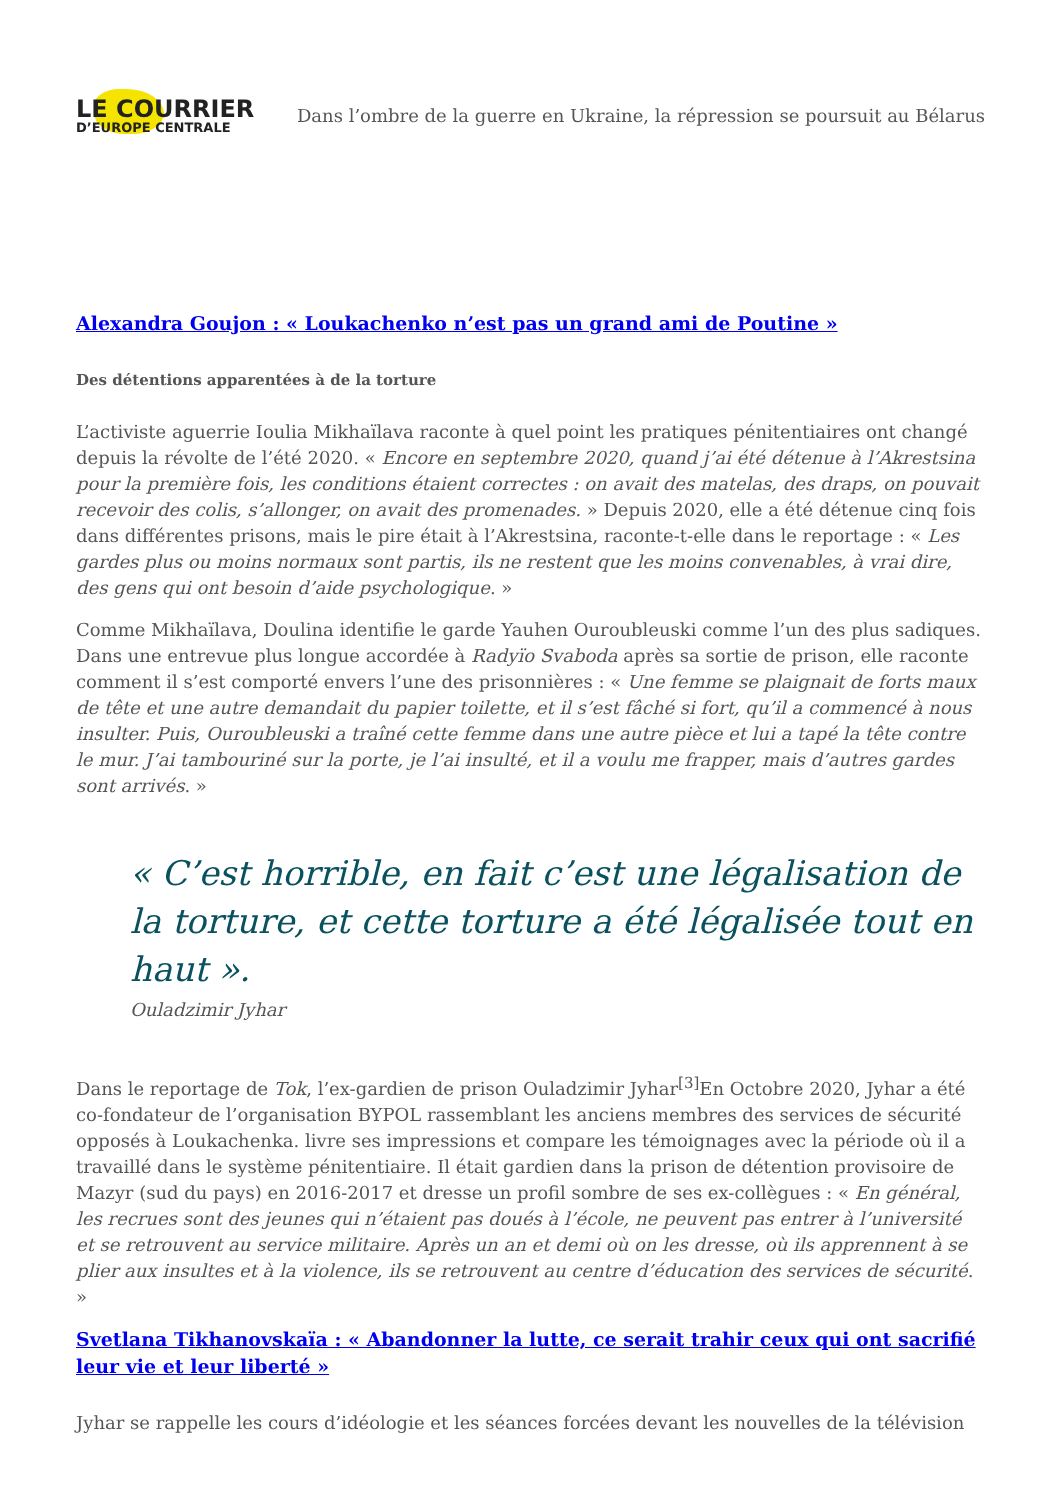LE COURRIER
D’EUROPE CENTRALE
Dans l’ombre de la guerre en Ukraine, la répression se poursuit au Bélarus
Alexandra Goujon : « Loukachenko n’est pas un grand ami de Poutine »
Des détentions apparentées à de la torture
L’activiste aguerrie Ioulia Mikhaïlava raconte à quel point les pratiques pénitentiaires ont changé depuis la révolte de l’été 2020. « Encore en septembre 2020, quand j’ai été détenue à l’Akrestsina pour la première fois, les conditions étaient correctes : on avait des matelas, des draps, on pouvait recevoir des colis, s’allonger, on avait des promenades. » Depuis 2020, elle a été détenue cinq fois dans différentes prisons, mais le pire était à l’Akrestsina, raconte-t-elle dans le reportage : « Les gardes plus ou moins normaux sont partis, ils ne restent que les moins convenables, à vrai dire, des gens qui ont besoin d’aide psychologique. »
Comme Mikhaïlava, Doulina identifie le garde Yauhen Ouroubleuski comme l’un des plus sadiques. Dans une entrevue plus longue accordée à Radyïo Svaboda après sa sortie de prison, elle raconte comment il s’est comporté envers l’une des prisonnières : « Une femme se plaignait de forts maux de tête et une autre demandait du papier toilette, et il s’est fâché si fort, qu’il a commencé à nous insulter. Puis, Ouroubleuski a traîné cette femme dans une autre pièce et lui a tapé la tête contre le mur. J’ai tambouriné sur la porte, je l’ai insulté, et il a voulu me frapper, mais d’autres gardes sont arrivés. »
« C’est horrible, en fait c’est une légalisation de la torture, et cette torture a été légalisée tout en haut ».
Ouladzimir Jyhar
Dans le reportage de Tok, l’ex-gardien de prison Ouladzimir Jyhar<sup>[3]</sup>En Octobre 2020, Jyhar a été co-fondateur de l’organisation BYPOL rassemblant les anciens membres des services de sécurité opposés à Loukachenka. livre ses impressions et compare les témoignages avec la période où il a travaillé dans le système pénitentiaire. Il était gardien dans la prison de détention provisoire de Mazyr (sud du pays) en 2016-2017 et dresse un profil sombre de ses ex-collègues : « En général, les recrues sont des jeunes qui n’étaient pas doués à l’école, ne peuvent pas entrer à l’université et se retrouvent au service militaire. Après un an et demi où on les dresse, où ils apprennent à se plier aux insultes et à la violence, ils se retrouvent au centre d’éducation des services de sécurité. »
Svetlana Tikhanovskaïa : « Abandonner la lutte, ce serait trahir ceux qui ont sacrifié leur vie et leur liberté »
Jyhar se rappelle les cours d’idéologie et les séances forcées devant les nouvelles de la télévision